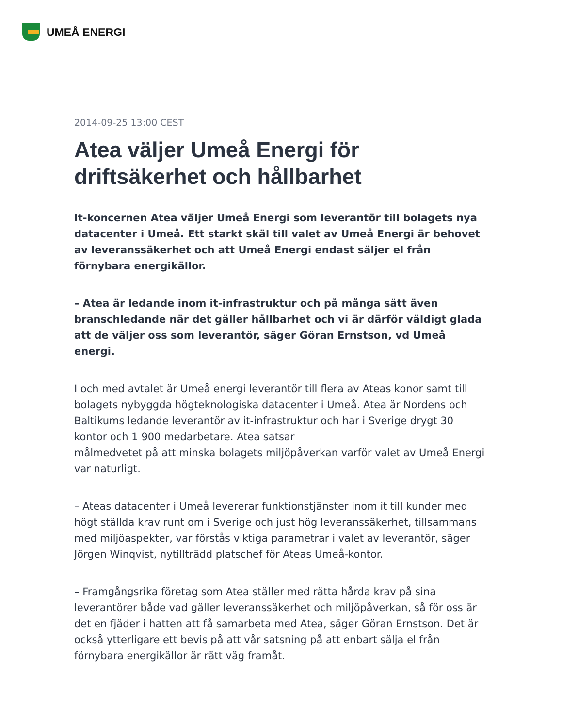UMEÅ ENERGI
2014-09-25 13:00 CEST
Atea väljer Umeå Energi för driftsäkerhet och hållbarhet
It-koncernen Atea väljer Umeå Energi som leverantör till bolagets nya datacenter i Umeå. Ett starkt skäl till valet av Umeå Energi är behovet av leveranssäkerhet och att Umeå Energi endast säljer el från förnybara energikällor.
– Atea är ledande inom it-infrastruktur och på många sätt även branschledande när det gäller hållbarhet och vi är därför väldigt glada att de väljer oss som leverantör, säger Göran Ernstson, vd Umeå energi.
I och med avtalet är Umeå energi leverantör till flera av Ateas konor samt till bolagets nybyggda högteknologiska datacenter i Umeå. Atea är Nordens och Baltikums ledande leverantör av it-infrastruktur och har i Sverige drygt 30 kontor och 1 900 medarbetare. Atea satsar
målmedvetet på att minska bolagets miljöpåverkan varför valet av Umeå Energi
var naturligt.
– Ateas datacenter i Umeå levererar funktionstjänster inom it till kunder med högt ställda krav runt om i Sverige och just hög leveranssäkerhet, tillsammans med miljöaspekter, var förstås viktiga parametrar i valet av leverantör, säger Jörgen Winqvist, nytillträdd platschef för Ateas Umeå-kontor.
– Framgångsrika företag som Atea ställer med rätta hårda krav på sina leverantörer både vad gäller leveranssäkerhet och miljöpåverkan, så för oss är det en fjäder i hatten att få samarbeta med Atea, säger Göran Ernstson. Det är också ytterligare ett bevis på att vår satsning på att enbart sälja el från förnybara energikällor är rätt väg framåt.